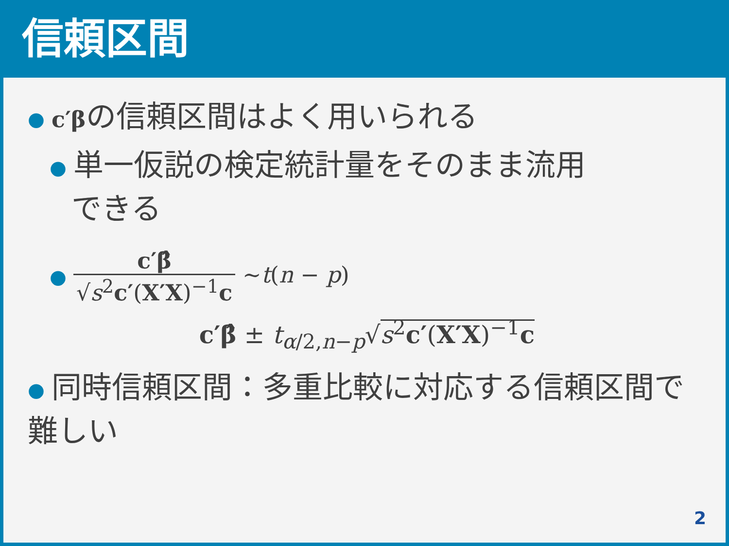信頼区間
● c′βの信頼区間はよく用いられる
● 単一仮説の検定統計量をそのまま流用
できる
● c′β̂ √s<sup>2</sup>c′(X′X)<sup>−1</sup>c ~t(n − p)
c′β̂ ± t<sub>α/2,n−p</sub>√s<sup>2</sup>c′(X′X)<sup>−1</sup>c
● 同時信頼区間：多重比較に対応する信頼区間で難しい
2